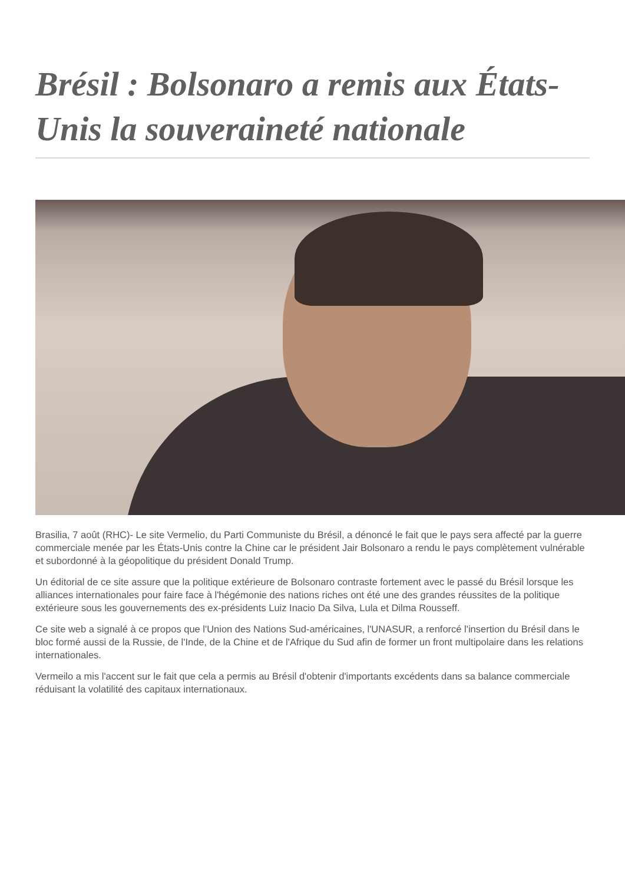Brésil : Bolsonaro a remis aux États-Unis la souveraineté nationale
Brasilia, 7 août (RHC)- Le site Vermelio, du Parti Communiste du Brésil, a dénoncé le fait que le pays sera affecté par la guerre commerciale menée par les États-Unis contre la Chine car le président Jair Bolsonaro a rendu le pays complètement vulnérable et subordonné à la géopolitique du président Donald Trump.
Un éditorial de ce site assure que la politique extérieure de Bolsonaro contraste fortement avec le passé du Brésil lorsque les alliances internationales pour faire face à l'hégémonie des nations riches ont été une des grandes réussites de la politique extérieure sous les gouvernements des ex-présidents Luiz Inacio Da Silva, Lula et Dilma Rousseff.
Ce site web a signalé à ce propos que l'Union des Nations Sud-américaines, l'UNASUR, a renforcé l'insertion du Brésil dans le bloc formé aussi de la Russie, de l'Inde, de la Chine et de l'Afrique du Sud afin de former un front multipolaire dans les relations internationales.
Vermeilo a mis l'accent sur le fait que cela a permis au Brésil d'obtenir d'importants excédents dans sa balance commerciale réduisant la volatilité des capitaux internationaux.